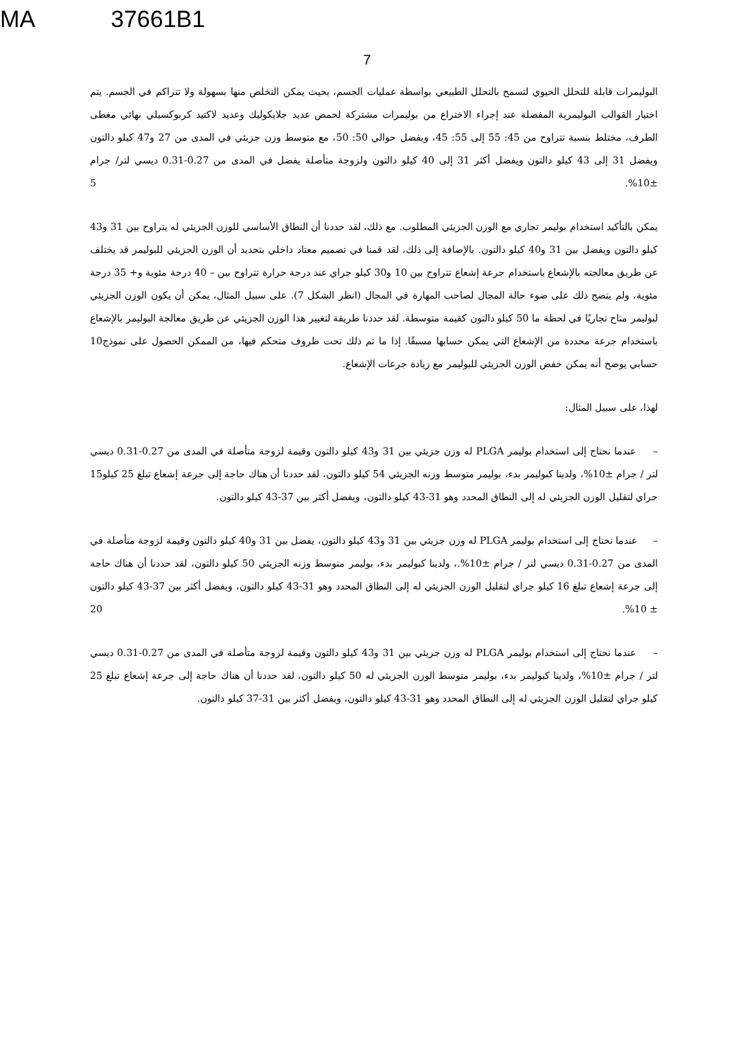MA 37661B1
7
البوليمرات قابلة للتحلل الحيوي لتسمح بالتحلل الطبيعي بواسطة عمليات الجسم، بحيث يمكن التخلص منها بسهولة ولا تتراكم في الجسم. يتم اختيار القوالب البوليمرية المفضلة عند إجراء الاختراع من بوليمرات مشتركة لحمض عديد جلايكوليك وعديد لاكتيد كربوكسيلي نهائي مغطى الطرف، مختلط بنسبة تتراوح من 45: 55 إلى 55: 45، ويفضل حوالي 50: 50، مع متوسط وزن جزيئي في المدى من 27 و47 كيلو دالتون ويفضل 31 إلى 43 كيلو دالتون ويفضل أكثر 31 إلى 40 كيلو دالتون ولزوجة متأصلة يفضل في المدى من 0.27-0.31 ديسي لتر/ جرام ±10%. 5
يمكن بالتأكيد استخدام بوليمر تجاري مع الوزن الجزيئي المطلوب. مع ذلك، لقد حددنا أن النطاق الأساسي للوزن الجزيئي له يتراوح بين 31 و43 كيلو دالتون ويفضل بين 31 و40 كيلو دالتون. بالإضافة إلى ذلك، لقد قمنا في تصميم معتاد داخلي بتحديد أن الوزن الجزيئي للبوليمر قد يختلف عن طريق معالجته بالإشعاع باستخدام جرعة إشعاع تتراوح بين 10 و30 كيلو جراي عند درجة حرارة تتراوح بين – 40 درجة مئوية و+ 35 درجة مئوية، ولم يتضح ذلك على ضوء حالة المجال لصاحب المهارة في المجال (انظر الشكل 7). على سبيل المثال، يمكن أن يكون الوزن الجزيئي لبوليمر متاح تجاريًا في لحظة ما 50 كيلو دالتون كقيمة متوسطة. لقد حددنا طريقة لتغيير هذا الوزن الجزيئي عن طريق معالجة البوليمر بالإشعاع باستخدام 10 جرعة محددة من الإشعاع التي يمكن حسابها مسبقًا. إذا ما تم ذلك تحت ظروف متحكم فيها، من الممكن الحصول على نموذج حسابي يوضح أنه يمكن خفض الوزن الجزيئي للبوليمر مع زيادة جرعات الإشعاع.
لهذا، على سبيل المثال:
– عندما نحتاج إلى استخدام بوليمر PLGA له وزن جزيئي بين 31 و43 كيلو دالتون وقيمة لزوجة متأصلة في المدى من 0.27-0.31 ديسي لتر / جرام ±10%، ولدينا كبوليمر بدء، بوليمر متوسط وزنه الجزيئي 54 كيلو دالتون، لقد حددنا أن هناك حاجة إلى جرعة إشعاع 15 تبلغ 25 كيلو جراي لتقليل الوزن الجزيئي له إلى النطاق المحدد وهو 31-43 كيلو دالتون، ويفضل أكثر بين 37-43 كيلو دالتون.
– عندما نحتاج إلى استخدام بوليمر PLGA له وزن جزيئي بين 31 و43 كيلو دالتون، يفضل بين 31 و40 كيلو دالتون وقيمة لزوجة متأصلة في المدى من 0.27-0.31 ديسي لتر / جرام ±10%.، ولدينا كبوليمر بدء، بوليمر متوسط وزنه الجزيئي 50 كيلو دالتون، لقد حددنا أن هناك حاجة إلى جرعة إشعاع تبلغ 16 كيلو جراي لتقليل الوزن الجزيئي له إلى النطاق المحدد وهو 31-43 كيلو دالتون، ويفضل أكثر بين 37-43 كيلو دالتون ± 10%. 20
– عندما نحتاج إلى استخدام بوليمر PLGA له وزن جزيئي بين 31 و43 كيلو دالتون وقيمة لزوجة متأصلة في المدى من 0.27-0.31 ديسي لتر / جرام ±10%، ولدينا كبوليمر بدء، بوليمر متوسط الوزن الجزيئي له 50 كيلو دالتون، لقد حددنا أن هناك حاجة إلى جرعة إشعاع تبلغ 25 كيلو جراي لتقليل الوزن الجزيئي له إلى النطاق المحدد وهو 31-43 كيلو دالتون، ويفضل أكثر بين 31-37 كيلو دالتون.